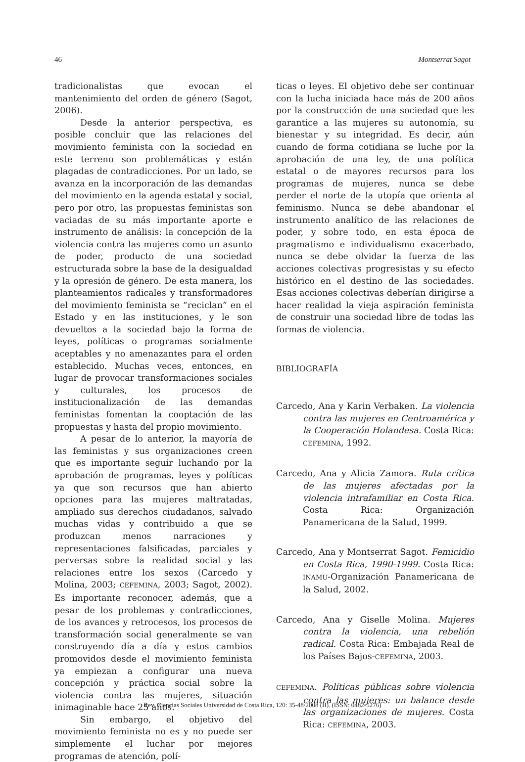46 Montserrat Sagot
tradicionalistas que evocan el mantenimiento del orden de género (Sagot, 2006).
Desde la anterior perspectiva, es posible concluir que las relaciones del movimiento feminista con la sociedad en este terreno son problemáticas y están plagadas de contradicciones. Por un lado, se avanza en la incorporación de las demandas del movimiento en la agenda estatal y social, pero por otro, las propuestas feministas son vaciadas de su más importante aporte e instrumento de análisis: la concepción de la violencia contra las mujeres como un asunto de poder, producto de una sociedad estructurada sobre la base de la desigualdad y la opresión de género. De esta manera, los planteamientos radicales y transformadores del movimiento feminista se “reciclan” en el Estado y en las instituciones, y le son devueltos a la sociedad bajo la forma de leyes, políticas o programas socialmente aceptables y no amenazantes para el orden establecido. Muchas veces, entonces, en lugar de provocar transformaciones sociales y culturales, los procesos de institucionalización de las demandas feministas fomentan la cooptación de las propuestas y hasta del propio movimiento.
A pesar de lo anterior, la mayoría de las feministas y sus organizaciones creen que es importante seguir luchando por la aprobación de programas, leyes y políticas ya que son recursos que han abierto opciones para las mujeres maltratadas, ampliado sus derechos ciudadanos, salvado muchas vidas y contribuido a que se produzcan menos narraciones y representaciones falsificadas, parciales y perversas sobre la realidad social y las relaciones entre los sexos (Carcedo y Molina, 2003; CEFEMINA, 2003; Sagot, 2002). Es importante reconocer, además, que a pesar de los problemas y contradicciones, de los avances y retrocesos, los procesos de transformación social generalmente se van construyendo día a día y estos cambios promovidos desde el movimiento feminista ya empiezan a configurar una nueva concepción y práctica social sobre la violencia contra las mujeres, situación inimaginable hace 25 años.
Sin embargo, el objetivo del movimiento feminista no es y no puede ser simplemente el luchar por mejores programas de atención, polí-
ticas o leyes. El objetivo debe ser continuar con la lucha iniciada hace más de 200 años por la construcción de una sociedad que les garantice a las mujeres su autonomía, su bienestar y su integridad. Es decir, aún cuando de forma cotidiana se luche por la aprobación de una ley, de una política estatal o de mayores recursos para los programas de mujeres, nunca se debe perder el norte de la utopía que orienta al feminismo. Nunca se debe abandonar el instrumento analítico de las relaciones de poder, y sobre todo, en esta época de pragmatismo e individualismo exacerbado, nunca se debe olvidar la fuerza de las acciones colectivas progresistas y su efecto histórico en el destino de las sociedades. Esas acciones colectivas deberían dirigirse a hacer realidad la vieja aspiración feminista de construir una sociedad libre de todas las formas de violencia.
BIBLIOGRAFÍA
Carcedo, Ana y Karin Verbaken. La violencia contra las mujeres en Centroamérica y la Cooperación Holandesa. Costa Rica: CEFEMINA, 1992.
Carcedo, Ana y Alicia Zamora. Ruta crítica de las mujeres afectadas por la violencia intrafamiliar en Costa Rica. Costa Rica: Organización Panamericana de la Salud, 1999.
Carcedo, Ana y Montserrat Sagot. Femicidio en Costa Rica, 1990-1999. Costa Rica: INAMU-Organización Panamericana de la Salud, 2002.
Carcedo, Ana y Giselle Molina. Mujeres contra la violencia, una rebelión radical. Costa Rica: Embajada Real de los Países Bajos-CEFEMINA, 2003.
CEFEMINA. Políticas públicas sobre violencia contra las mujeres: un balance desde las organizaciones de mujeres. Costa Rica: CEFEMINA, 2003.
Rev. Ciencias Sociales Universidad de Costa Rica, 120: 35-48/2008 (II). (ISSN: 0482-5276)